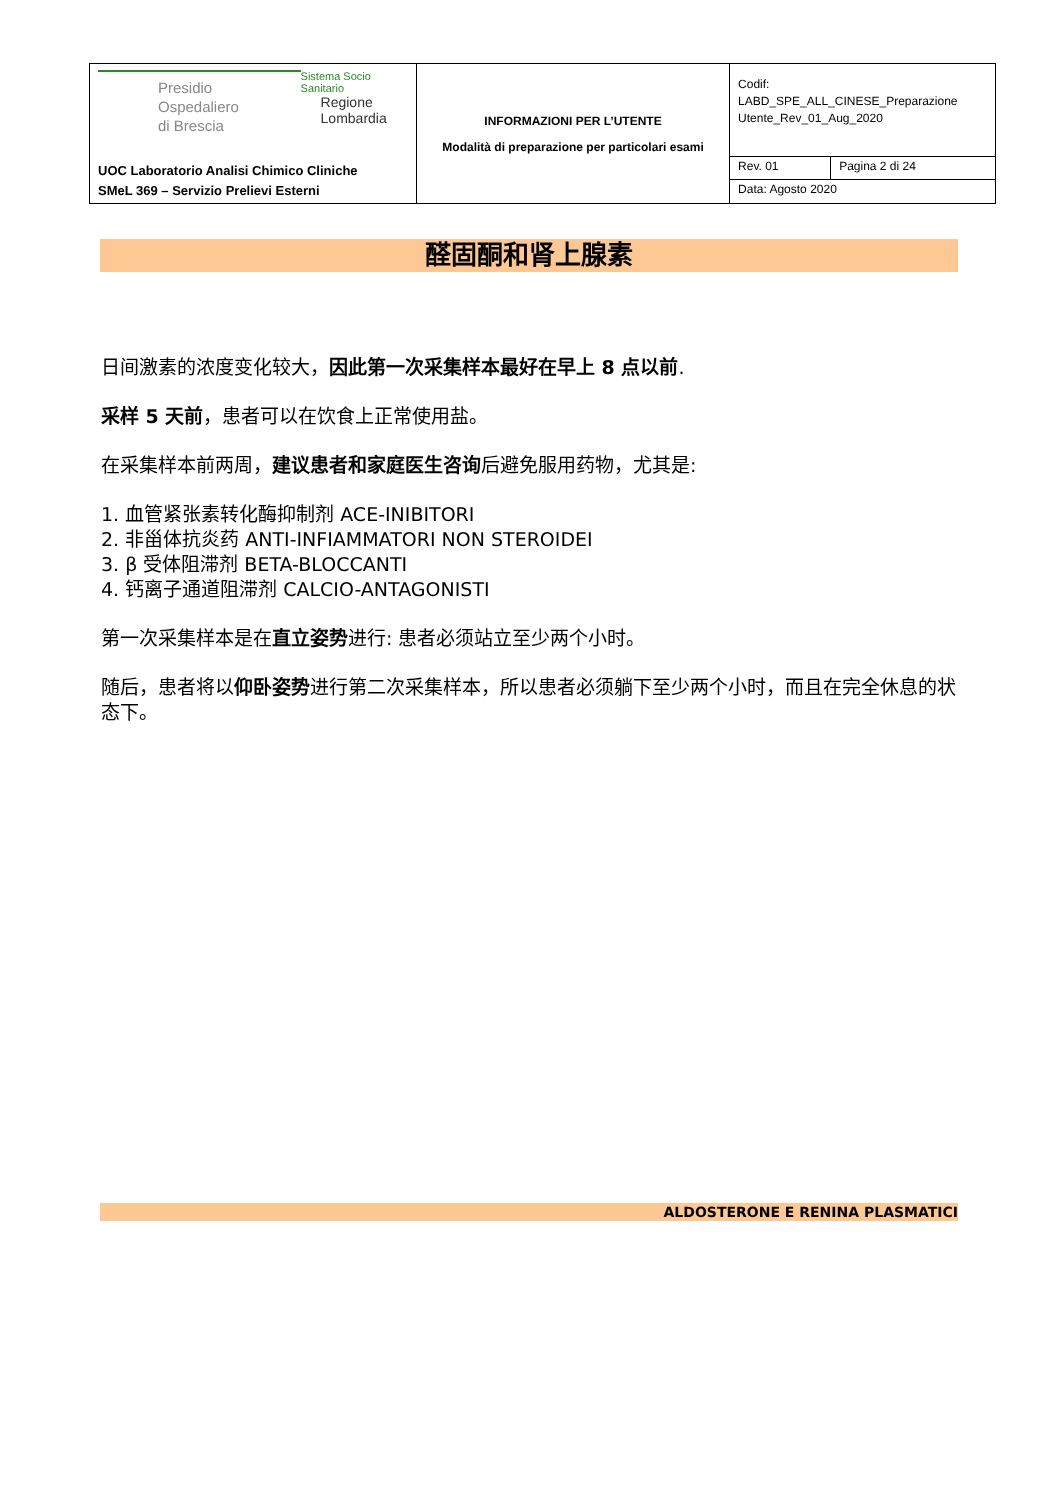| Presidio Ospedaliero di Brescia Sistema Socio Sanitario Regione Lombardia UOC Laboratorio Analisi Chimico Cliniche SMeL 369 – Servizio Prelievi Esterni | INFORMAZIONI PER L’UTENTE Modalità di preparazione per particolari esami | Codif: LABD_SPE_ALL_CINESE_Preparazione Utente_Rev_01_Aug_2020 | |
| | | Rev. 01 | Pagina 2 di 24 |
| | | Data: Agosto 2020 | |
醛固酮和肾上腺素
日间激素的浓度变化较大，因此第一次采集样本最好在早上 8 点以前.
采样 5 天前，患者可以在饮食上正常使用盐。
在采集样本前两周，建议患者和家庭医生咨询后避免服用药物，尤其是:
1. 血管紧张素转化酶抑制剂 ACE-INIBITORI
2. 非甾体抗炎药 ANTI-INFIAMMATORI NON STEROIDEI
3. β 受体阻滞剂 BETA-BLOCCANTI
4. 钙离子通道阻滞剂 CALCIO-ANTAGONISTI
第一次采集样本是在直立姿势进行: 患者必须站立至少两个小时。
随后，患者将以仰卧姿势进行第二次采集样本，所以患者必须躺下至少两个小时，而且在完全休息的状态下。
ALDOSTERONE E RENINA PLASMATICI